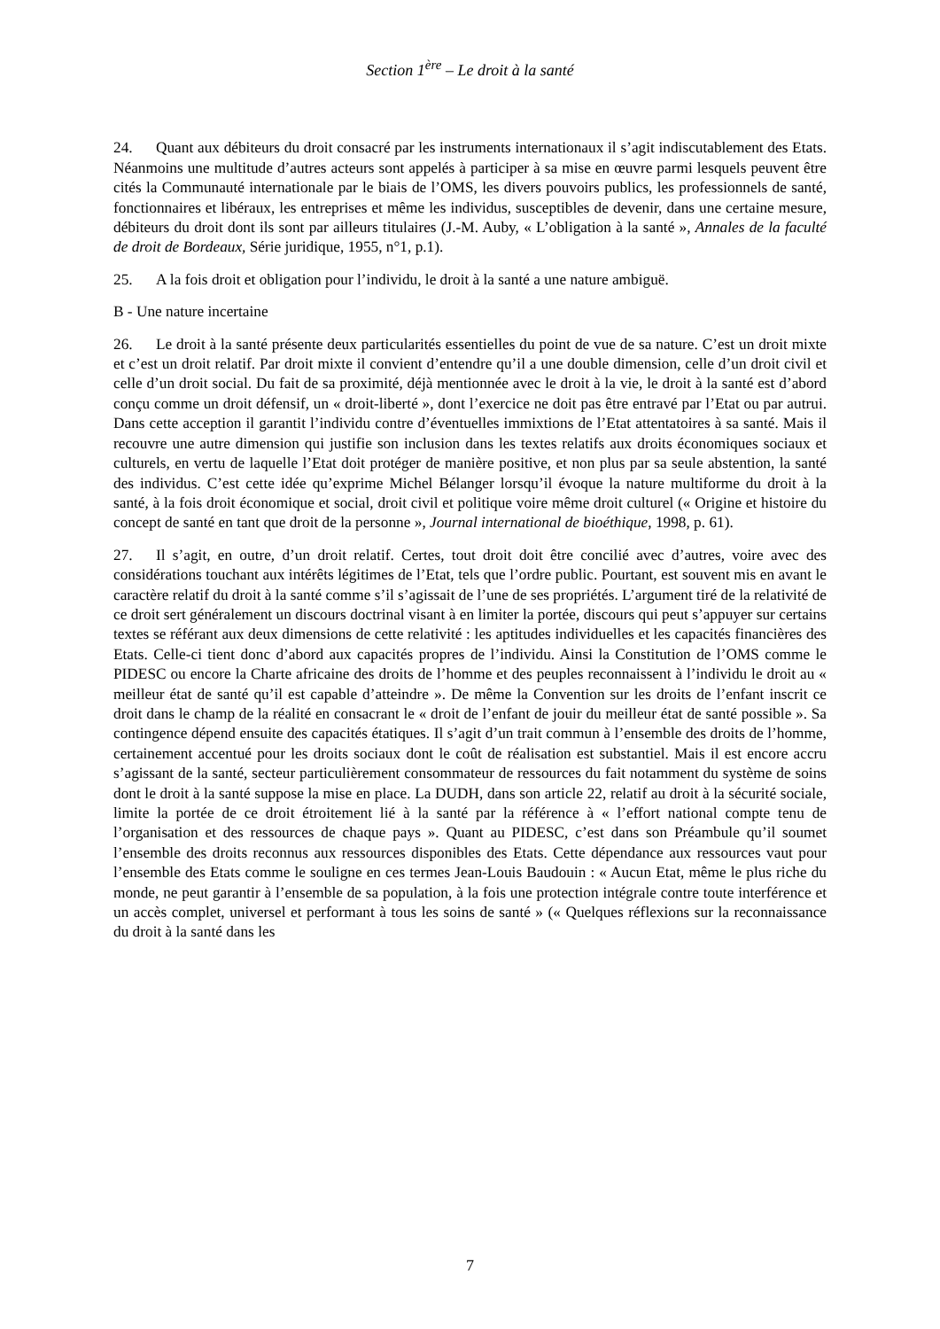Section 1<sup>ère</sup> – Le droit à la santé
24. Quant aux débiteurs du droit consacré par les instruments internationaux il s’agit indiscutablement des Etats. Néanmoins une multitude d’autres acteurs sont appelés à participer à sa mise en œuvre parmi lesquels peuvent être cités la Communauté internationale par le biais de l’OMS, les divers pouvoirs publics, les professionnels de santé, fonctionnaires et libéraux, les entreprises et même les individus, susceptibles de devenir, dans une certaine mesure, débiteurs du droit dont ils sont par ailleurs titulaires (J.-M. Auby, « L’obligation à la santé », Annales de la faculté de droit de Bordeaux, Série juridique, 1955, n°1, p.1).
25. A la fois droit et obligation pour l’individu, le droit à la santé a une nature ambiguë.
B - Une nature incertaine
26. Le droit à la santé présente deux particularités essentielles du point de vue de sa nature. C’est un droit mixte et c’est un droit relatif. Par droit mixte il convient d’entendre qu’il a une double dimension, celle d’un droit civil et celle d’un droit social. Du fait de sa proximité, déjà mentionnée avec le droit à la vie, le droit à la santé est d’abord conçu comme un droit défensif, un « droit-liberté », dont l’exercice ne doit pas être entravé par l’Etat ou par autrui. Dans cette acception il garantit l’individu contre d’éventuelles immixtions de l’Etat attentatoires à sa santé. Mais il recouvre une autre dimension qui justifie son inclusion dans les textes relatifs aux droits économiques sociaux et culturels, en vertu de laquelle l’Etat doit protéger de manière positive, et non plus par sa seule abstention, la santé des individus. C’est cette idée qu’exprime Michel Bélanger lorsqu’il évoque la nature multiforme du droit à la santé, à la fois droit économique et social, droit civil et politique voire même droit culturel (« Origine et histoire du concept de santé en tant que droit de la personne », Journal international de bioéthique, 1998, p. 61).
27. Il s’agit, en outre, d’un droit relatif. Certes, tout droit doit être concilié avec d’autres, voire avec des considérations touchant aux intérêts légitimes de l’Etat, tels que l’ordre public. Pourtant, est souvent mis en avant le caractère relatif du droit à la santé comme s’il s’agissait de l’une de ses propriétés. L’argument tiré de la relativité de ce droit sert généralement un discours doctrinal visant à en limiter la portée, discours qui peut s’appuyer sur certains textes se référant aux deux dimensions de cette relativité : les aptitudes individuelles et les capacités financières des Etats. Celle-ci tient donc d’abord aux capacités propres de l’individu. Ainsi la Constitution de l’OMS comme le PIDESC ou encore la Charte africaine des droits de l’homme et des peuples reconnaissent à l’individu le droit au « meilleur état de santé qu’il est capable d’atteindre ». De même la Convention sur les droits de l’enfant inscrit ce droit dans le champ de la réalité en consacrant le « droit de l’enfant de jouir du meilleur état de santé possible ». Sa contingence dépend ensuite des capacités étatiques. Il s’agit d’un trait commun à l’ensemble des droits de l’homme, certainement accentué pour les droits sociaux dont le coût de réalisation est substantiel. Mais il est encore accru s’agissant de la santé, secteur particulièrement consommateur de ressources du fait notamment du système de soins dont le droit à la santé suppose la mise en place. La DUDH, dans son article 22, relatif au droit à la sécurité sociale, limite la portée de ce droit étroitement lié à la santé par la référence à « l’effort national compte tenu de l’organisation et des ressources de chaque pays ». Quant au PIDESC, c’est dans son Préambule qu’il soumet l’ensemble des droits reconnus aux ressources disponibles des Etats. Cette dépendance aux ressources vaut pour l’ensemble des Etats comme le souligne en ces termes Jean-Louis Baudouin : « Aucun Etat, même le plus riche du monde, ne peut garantir à l’ensemble de sa population, à la fois une protection intégrale contre toute interférence et un accès complet, universel et performant à tous les soins de santé » (« Quelques réflexions sur la reconnaissance du droit à la santé dans les
7